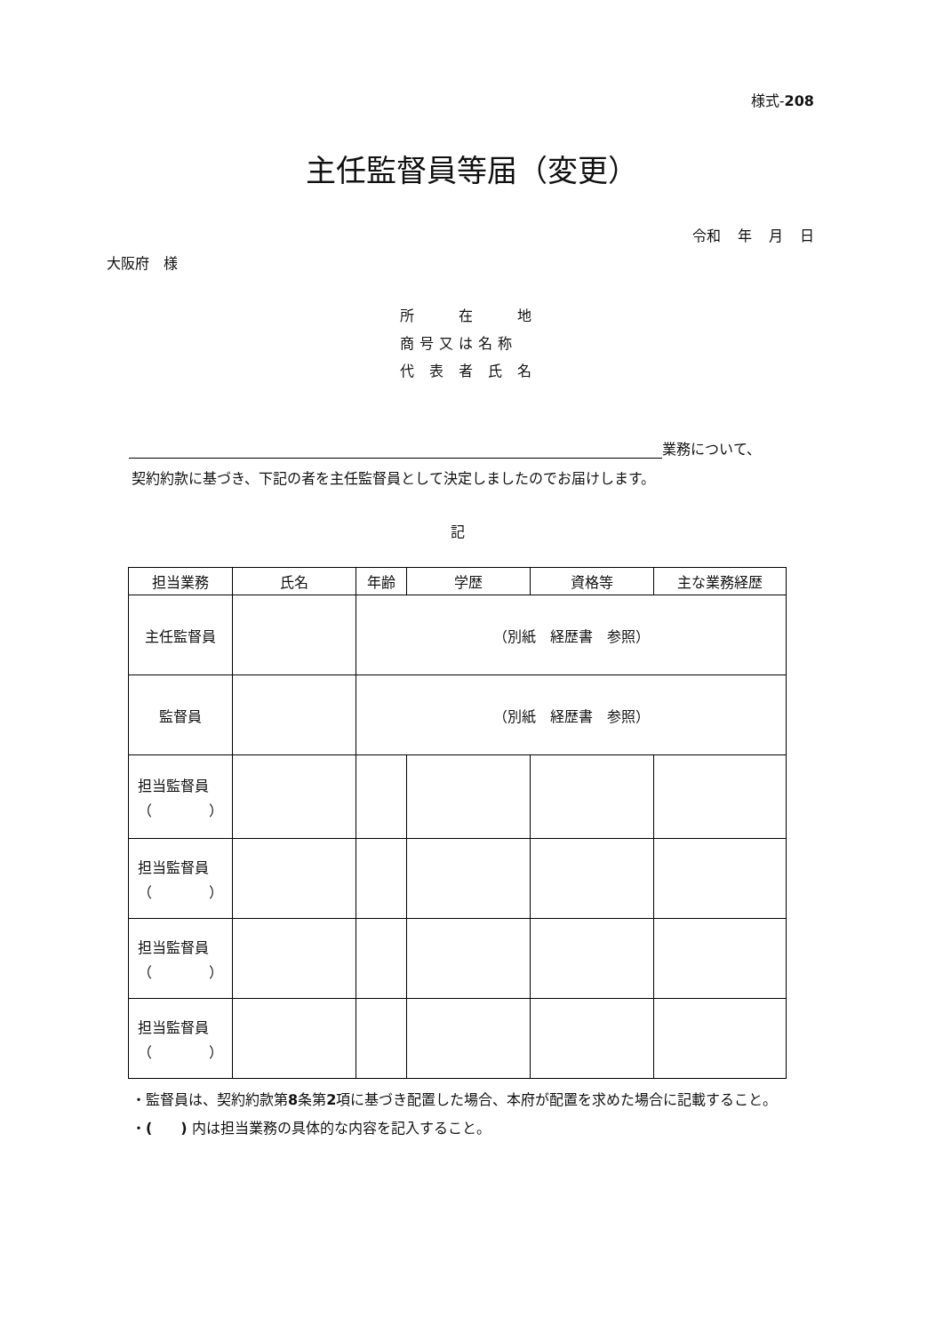様式-208
主任監督員等届（変更）
令和 年 月 日
大阪府　様
所　　在　　地
商号又は名称
代 表 者 氏 名
業務について、
契約約款に基づき、下記の者を主任監督員として決定しましたのでお届けします。
記
| 担当業務 | 氏名 | 年齢 | 学歴 | 資格等 | 主な業務経歴 |
| --- | --- | --- | --- | --- | --- |
| 主任監督員 | | （別紙 経歴書 参照） | | | |
| 監督員 | | （別紙 経歴書 参照） | | | |
| 担当監督員 （ ） | | | | | |
| 担当監督員 （ ） | | | | | |
| 担当監督員 （ ） | | | | | |
| 担当監督員 （ ） | | | | | |
・監督員は、契約約款第8条第2項に基づき配置した場合、本府が配置を求めた場合に記載すること。
・(　　) 内は担当業務の具体的な内容を記入すること。